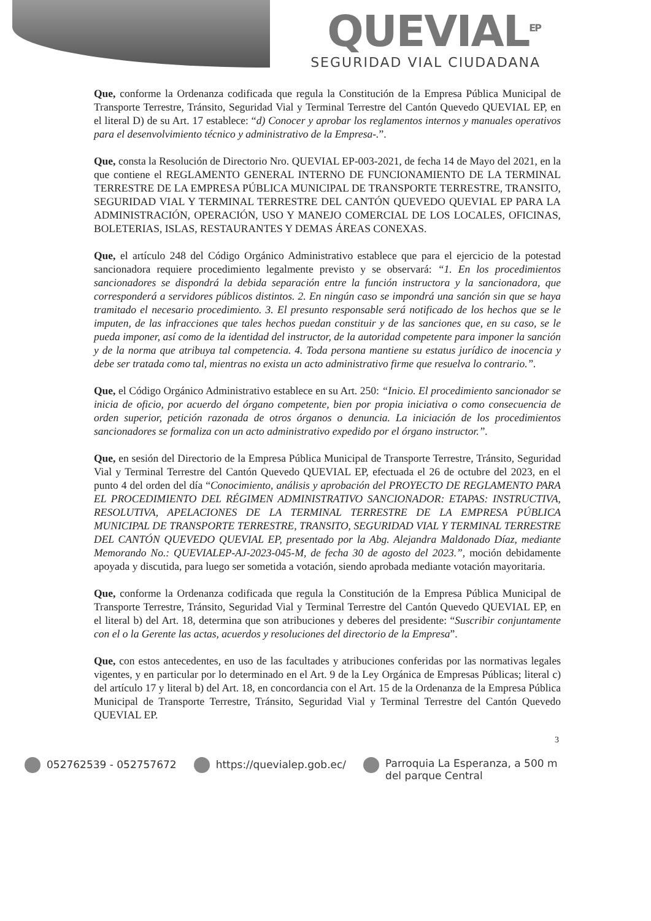QUEVIAL<sup>EP</sup>
SEGURIDAD VIAL CIUDADANA
Que, conforme la Ordenanza codificada que regula la Constitución de la Empresa Pública Municipal de Transporte Terrestre, Tránsito, Seguridad Vial y Terminal Terrestre del Cantón Quevedo QUEVIAL EP, en el literal D) de su Art. 17 establece: “d) Conocer y aprobar los reglamentos internos y manuales operativos para el desenvolvimiento técnico y administrativo de la Empresa-.”.
Que, consta la Resolución de Directorio Nro. QUEVIAL EP-003-2021, de fecha 14 de Mayo del 2021, en la que contiene el REGLAMENTO GENERAL INTERNO DE FUNCIONAMIENTO DE LA TERMINAL TERRESTRE DE LA EMPRESA PÚBLICA MUNICIPAL DE TRANSPORTE TERRESTRE, TRANSITO, SEGURIDAD VIAL Y TERMINAL TERRESTRE DEL CANTÓN QUEVEDO QUEVIAL EP PARA LA ADMINISTRACIÓN, OPERACIÓN, USO Y MANEJO COMERCIAL DE LOS LOCALES, OFICINAS, BOLETERIAS, ISLAS, RESTAURANTES Y DEMAS ÁREAS CONEXAS.
Que, el artículo 248 del Código Orgánico Administrativo establece que para el ejercicio de la potestad sancionadora requiere procedimiento legalmente previsto y se observará: “1. En los procedimientos sancionadores se dispondrá la debida separación entre la función instructora y la sancionadora, que corresponderá a servidores públicos distintos. 2. En ningún caso se impondrá una sanción sin que se haya tramitado el necesario procedimiento. 3. El presunto responsable será notificado de los hechos que se le imputen, de las infracciones que tales hechos puedan constituir y de las sanciones que, en su caso, se le pueda imponer, así como de la identidad del instructor, de la autoridad competente para imponer la sanción y de la norma que atribuya tal competencia. 4. Toda persona mantiene su estatus jurídico de inocencia y debe ser tratada como tal, mientras no exista un acto administrativo firme que resuelva lo contrario.”.
Que, el Código Orgánico Administrativo establece en su Art. 250: “Inicio. El procedimiento sancionador se inicia de oficio, por acuerdo del órgano competente, bien por propia iniciativa o como consecuencia de orden superior, petición razonada de otros órganos o denuncia. La iniciación de los procedimientos sancionadores se formaliza con un acto administrativo expedido por el órgano instructor.”.
Que, en sesión del Directorio de la Empresa Pública Municipal de Transporte Terrestre, Tránsito, Seguridad Vial y Terminal Terrestre del Cantón Quevedo QUEVIAL EP, efectuada el 26 de octubre del 2023, en el punto 4 del orden del día “Conocimiento, análisis y aprobación del PROYECTO DE REGLAMENTO PARA EL PROCEDIMIENTO DEL RÉGIMEN ADMINISTRATIVO SANCIONADOR: ETAPAS: INSTRUCTIVA, RESOLUTIVA, APELACIONES DE LA TERMINAL TERRESTRE DE LA EMPRESA PÚBLICA MUNICIPAL DE TRANSPORTE TERRESTRE, TRANSITO, SEGURIDAD VIAL Y TERMINAL TERRESTRE DEL CANTÓN QUEVEDO QUEVIAL EP, presentado por la Abg. Alejandra Maldonado Díaz, mediante Memorando No.: QUEVIALEP-AJ-2023-045-M, de fecha 30 de agosto del 2023.”, moción debidamente apoyada y discutida, para luego ser sometida a votación, siendo aprobada mediante votación mayoritaria.
Que, conforme la Ordenanza codificada que regula la Constitución de la Empresa Pública Municipal de Transporte Terrestre, Tránsito, Seguridad Vial y Terminal Terrestre del Cantón Quevedo QUEVIAL EP, en el literal b) del Art. 18, determina que son atribuciones y deberes del presidente: “Suscribir conjuntamente con el o la Gerente las actas, acuerdos y resoluciones del directorio de la Empresa”.
Que, con estos antecedentes, en uso de las facultades y atribuciones conferidas por las normativas legales vigentes, y en particular por lo determinado en el Art. 9 de la Ley Orgánica de Empresas Públicas; literal c) del artículo 17 y literal b) del Art. 18, en concordancia con el Art. 15 de la Ordenanza de la Empresa Pública Municipal de Transporte Terrestre, Tránsito, Seguridad Vial y Terminal Terrestre del Cantón Quevedo QUEVIAL EP.
3
052762539 - 052757672 https://quevialep.gob.ec/ Parroquia La Esperanza, a 500 m
del parque Central